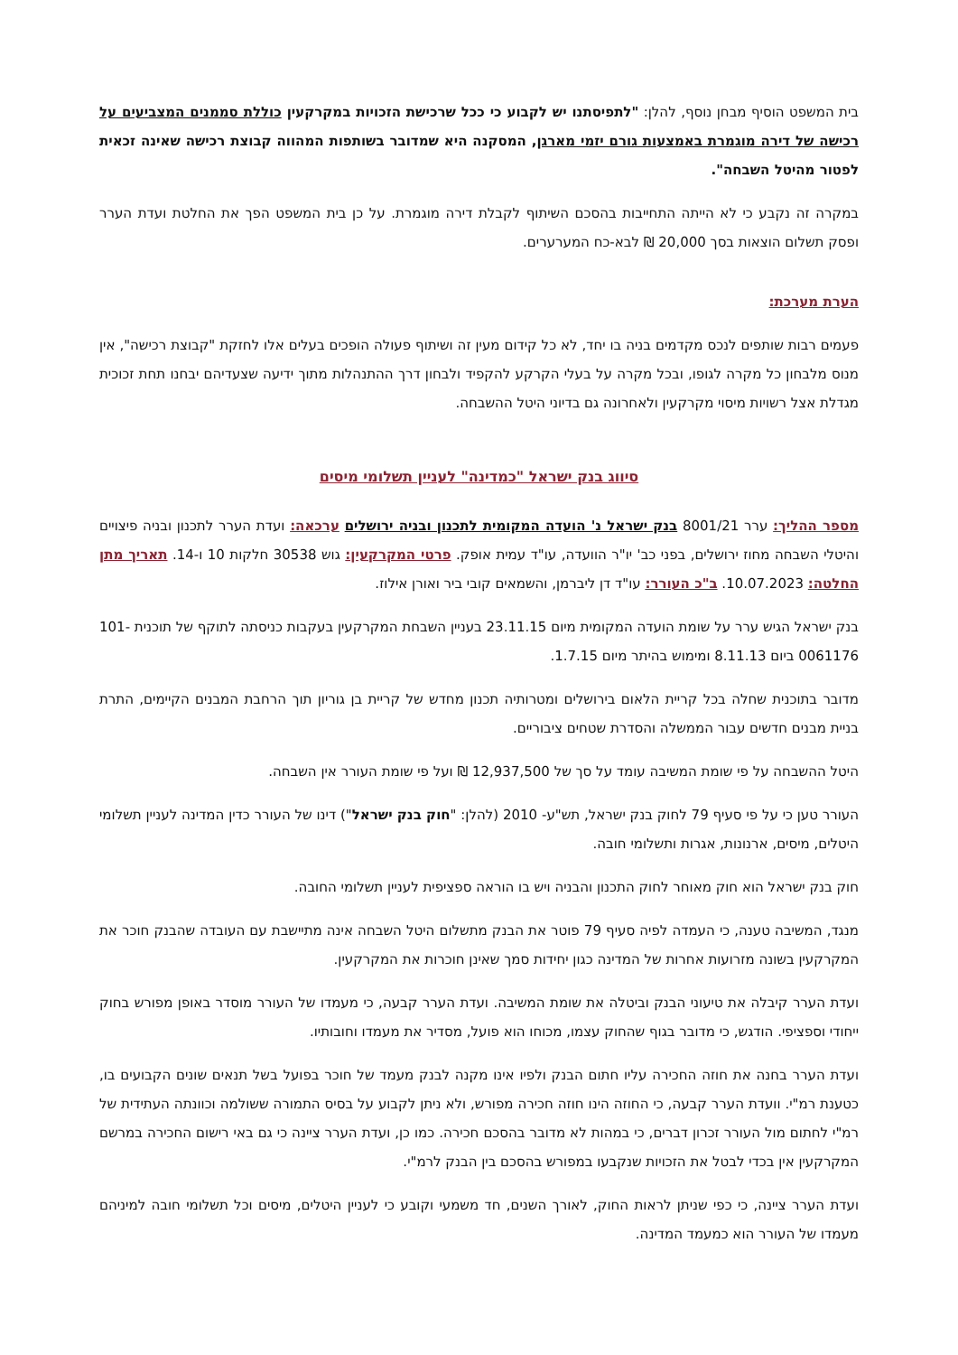בית המשפט הוסיף מבחן נוסף, להלן: "לתפיסתנו יש לקבוע כי ככל שרכישת הזכויות במקרקעין כוללת סממנים המצביעים על רכישה של דירה מוגמרת באמצעות גורם יזמי מארגן, המסקנה היא שמדובר בשותפות המהווה קבוצת רכישה שאינה זכאית לפטור מהיטל השבחה".
במקרה זה נקבע כי לא הייתה התחייבות בהסכם השיתוף לקבלת דירה מוגמרת. על כן בית המשפט הפך את החלטת ועדת הערר ופסק תשלום הוצאות בסך 20,000 ₪ לבא-כח המערערים.
הערת מערכת:
פעמים רבות שותפים לנכס מקדמים בניה בו יחד, לא כל קידום מעין זה ושיתוף פעולה הופכים בעלים אלו לחזקת "קבוצת רכישה", אין מנוס מלבחון כל מקרה לגופו, ובכל מקרה על בעלי הקרקע להקפיד ולבחון דרך ההתנהלות מתוך ידיעה שצעדיהם יבחנו תחת זכוכית מגדלת אצל רשויות מיסוי מקרקעין ולאחרונה גם בדיוני היטל ההשבחה.
סיווג בנק ישראל "כמדינה" לעניין תשלומי מיסים
מספר ההליך: ערר 8001/21 בנק ישראל נ' הועדה המקומית לתכנון ובניה ירושלים ערכאה: ועדת הערר לתכנון ובניה פיצויים והיטלי השבחה מחוז ירושלים, בפני כב' יו"ר הוועדה, עו"ד עמית אופק. פרטי המקרקעין: גוש 30538 חלקות 10 ו-14. תאריך מתן החלטה: 10.07.2023. ב"כ העורר: עו"ד דן ליברמן, והשמאים קובי ביר ואורן אילוז.
בנק ישראל הגיש ערר על שומת הועדה המקומית מיום 23.11.15 בעניין השבחת המקרקעין בעקבות כניסתה לתוקף של תוכנית 101-0061176 ביום 8.11.13 ומימוש בהיתר מיום 1.7.15.
מדובר בתוכנית שחלה בכל קריית הלאום בירושלים ומטרותיה תכנון מחדש של קריית בן גוריון תוך הרחבת המבנים הקיימים, התרת בניית מבנים חדשים עבור הממשלה והסדרת שטחים ציבוריים.
היטל ההשבחה על פי שומת המשיבה עומד על סך של 12,937,500 ₪ ועל פי שומת העורר אין השבחה.
העורר טען כי על פי סעיף 79 לחוק בנק ישראל, תש"ע- 2010 (להלן: "חוק בנק ישראל") דינו של העורר כדין המדינה לעניין תשלומי היטלים, מיסים, ארנונות, אגרות ותשלומי חובה.
חוק בנק ישראל הוא חוק מאוחר לחוק התכנון והבניה ויש בו הוראה ספציפית לעניין תשלומי החובה.
מנגד, המשיבה טענה, כי העמדה לפיה סעיף 79 פוטר את הבנק מתשלום היטל השבחה אינה מתיישבת עם העובדה שהבנק חוכר את המקרקעין בשונה מזרועות אחרות של המדינה כגון יחידות סמך שאינן חוכרות את המקרקעין.
ועדת הערר קיבלה את טיעוני הבנק וביטלה את שומת המשיבה. ועדת הערר קבעה, כי מעמדו של העורר מוסדר באופן מפורש בחוק ייחודי וספציפי. הודגש, כי מדובר בגוף שהחוק עצמו, מכוחו הוא פועל, מסדיר את מעמדו וחובותיו.
ועדת הערר בחנה את חוזה החכירה עליו חתום הבנק ולפיו אינו מקנה לבנק מעמד של חוכר בפועל בשל תנאים שונים הקבועים בו, כטענת רמ"י. וועדת הערר קבעה, כי החוזה הינו חוזה חכירה מפורש, ולא ניתן לקבוע על בסיס התמורה ששולמה וכוונתה העתידית של רמ"י לחתום מול העורר זכרון דברים, כי במהות לא מדובר בהסכם חכירה. כמו כן, ועדת הערר ציינה כי גם באי רישום החכירה במרשם המקרקעין אין בכדי לבטל את הזכויות שנקבעו במפורש בהסכם בין הבנק לרמ"י.
ועדת הערר ציינה, כי כפי שניתן לראות החוק, לאורך השנים, חד משמעי וקובע כי לעניין היטלים, מיסים וכל תשלומי חובה למיניהם מעמדו של העורר הוא כמעמד המדינה.